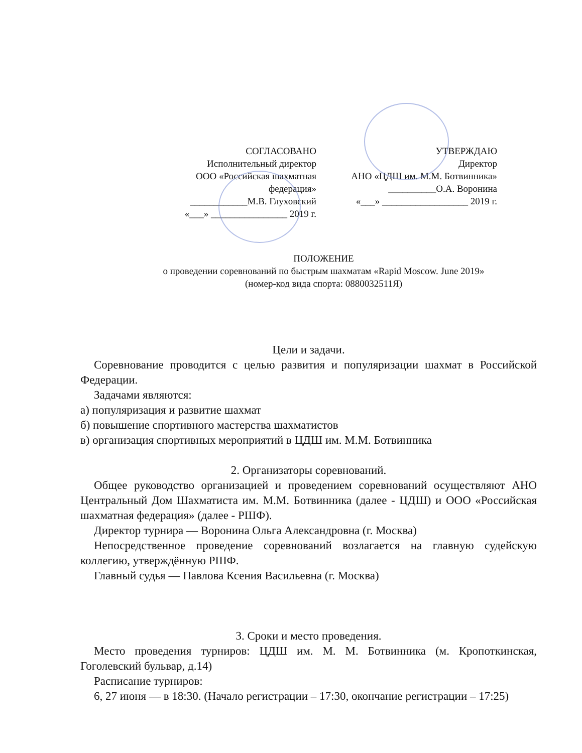СОГЛАСОВАНО
Исполнительный директор
ООО «Российская шахматная
федерация»
____________М.В. Глуховский
«___» ________________ 2019 г.
УТВЕРЖДАЮ
Директор
АНО «ЦДШ им. М.М. Ботвинника»
__________О.А. Воронина
«___» __________________ 2019 г.
ПОЛОЖЕНИЕ
о проведении соревнований по быстрым шахматам «Rapid Moscow. June 2019»
(номер-код вида спорта: 0880032511Я)
Цели и задачи.
Соревнование проводится с целью развития и популяризации шахмат в Российской Федерации.
Задачами являются:
а) популяризация и развитие шахмат
б) повышение спортивного мастерства шахматистов
в) организация спортивных мероприятий в ЦДШ им. М.М. Ботвинника
2. Организаторы соревнований.
Общее руководство организацией и проведением соревнований осуществляют АНО Центральный Дом Шахматиста им. М.М. Ботвинника (далее - ЦДШ) и ООО «Российская шахматная федерация» (далее - РШФ).
Директор турнира — Воронина Ольга Александровна (г. Москва)
Непосредственное проведение соревнований возлагается на главную судейскую коллегию, утверждённую РШФ.
Главный судья — Павлова Ксения Васильевна (г. Москва)
3. Сроки и место проведения.
Место проведения турниров: ЦДШ им. М. М. Ботвинника (м. Кропоткинская, Гоголевский бульвар, д.14)
Расписание турниров:
6, 27 июня — в 18:30. (Начало регистрации – 17:30, окончание регистрации – 17:25)